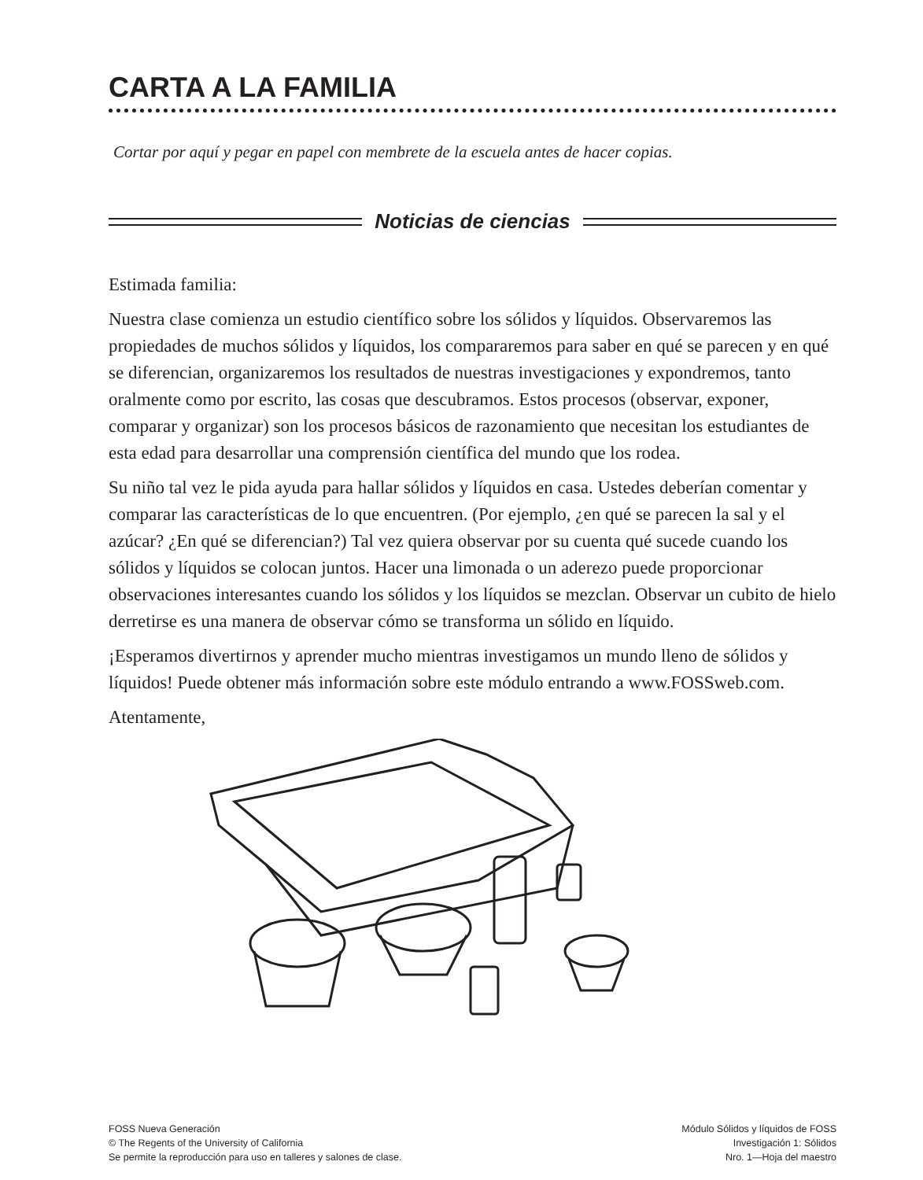CARTA A LA FAMILIA
Cortar por aquí y pegar en papel con membrete de la escuela antes de hacer copias.
Noticias de ciencias
Estimada familia:
Nuestra clase comienza un estudio científico sobre los sólidos y líquidos. Observaremos las propiedades de muchos sólidos y líquidos, los compararemos para saber en qué se parecen y en qué se diferencian, organizaremos los resultados de nuestras investigaciones y expondremos, tanto oralmente como por escrito, las cosas que descubramos. Estos procesos (observar, exponer, comparar y organizar) son los procesos básicos de razonamiento que necesitan los estudiantes de esta edad para desarrollar una comprensión científica del mundo que los rodea.
Su niño tal vez le pida ayuda para hallar sólidos y líquidos en casa. Ustedes deberían comentar y comparar las características de lo que encuentren. (Por ejemplo, ¿en qué se parecen la sal y el azúcar? ¿En qué se diferencian?) Tal vez quiera observar por su cuenta qué sucede cuando los sólidos y líquidos se colocan juntos. Hacer una limonada o un aderezo puede proporcionar observaciones interesantes cuando los sólidos y los líquidos se mezclan. Observar un cubito de hielo derretirse es una manera de observar cómo se transforma un sólido en líquido.
¡Esperamos divertirnos y aprender mucho mientras investigamos un mundo lleno de sólidos y líquidos! Puede obtener más información sobre este módulo entrando a www.FOSSweb.com.
Atentamente,
FOSS Nueva Generación
© The Regents of the University of California
Se permite la reproducción para uso en talleres y salones de clase.
Módulo Sólidos y líquidos de FOSS
Investigación 1: Sólidos
Nro. 1—Hoja del maestro